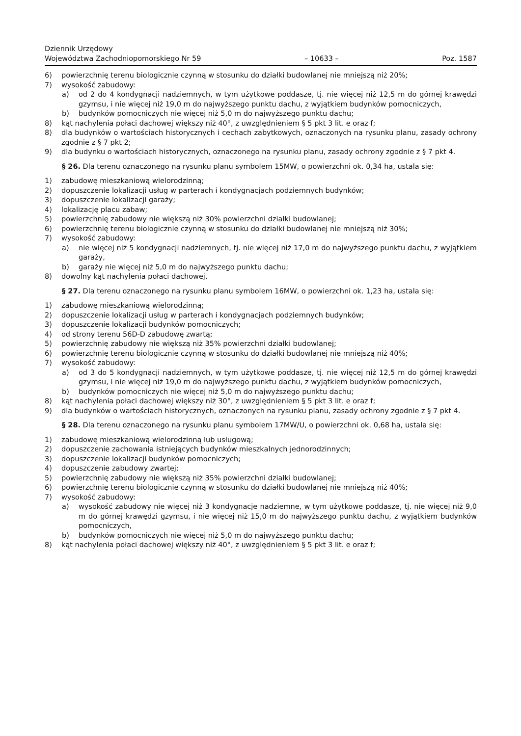Dziennik Urzędowy
Województwa Zachodniopomorskiego Nr 59
– 10633 –
Poz. 1587
6) powierzchnię terenu biologicznie czynną w stosunku do działki budowlanej nie mniejszą niż 20%;
7) wysokość zabudowy:
a) od 2 do 4 kondygnacji nadziemnych, w tym użytkowe poddasze, tj. nie więcej niż 12,5 m do górnej krawędzi gzymsu, i nie więcej niż 19,0 m do najwyższego punktu dachu, z wyjątkiem budynków pomocniczych,
b) budynków pomocniczych nie więcej niż 5,0 m do najwyższego punktu dachu;
8) kąt nachylenia połaci dachowej większy niż 40°, z uwzględnieniem § 5 pkt 3 lit. e oraz f;
8) dla budynków o wartościach historycznych i cechach zabytkowych, oznaczonych na rysunku planu, zasady ochrony zgodnie z § 7 pkt 2;
9) dla budynku o wartościach historycznych, oznaczonego na rysunku planu, zasady ochrony zgodnie z § 7 pkt 4.
§ 26. Dla terenu oznaczonego na rysunku planu symbolem 15MW, o powierzchni ok. 0,34 ha, ustala się:
1) zabudowę mieszkaniową wielorodzinną;
2) dopuszczenie lokalizacji usług w parterach i kondygnacjach podziemnych budynków;
3) dopuszczenie lokalizacji garaży;
4) lokalizację placu zabaw;
5) powierzchnię zabudowy nie większą niż 30% powierzchni działki budowlanej;
6) powierzchnię terenu biologicznie czynną w stosunku do działki budowlanej nie mniejszą niż 30%;
7) wysokość zabudowy:
a) nie więcej niż 5 kondygnacji nadziemnych, tj. nie więcej niż 17,0 m do najwyższego punktu dachu, z wyjątkiem garaży,
b) garaży nie więcej niż 5,0 m do najwyższego punktu dachu;
8) dowolny kąt nachylenia połaci dachowej.
§ 27. Dla terenu oznaczonego na rysunku planu symbolem 16MW, o powierzchni ok. 1,23 ha, ustala się:
1) zabudowę mieszkaniową wielorodzinną;
2) dopuszczenie lokalizacji usług w parterach i kondygnacjach podziemnych budynków;
3) dopuszczenie lokalizacji budynków pomocniczych;
4) od strony terenu 56D-D zabudowę zwartą;
5) powierzchnię zabudowy nie większą niż 35% powierzchni działki budowlanej;
6) powierzchnię terenu biologicznie czynną w stosunku do działki budowlanej nie mniejszą niż 40%;
7) wysokość zabudowy:
a) od 3 do 5 kondygnacji nadziemnych, w tym użytkowe poddasze, tj. nie więcej niż 12,5 m do górnej krawędzi gzymsu, i nie więcej niż 19,0 m do najwyższego punktu dachu, z wyjątkiem budynków pomocniczych,
b) budynków pomocniczych nie więcej niż 5,0 m do najwyższego punktu dachu;
8) kąt nachylenia połaci dachowej większy niż 30°, z uwzględnieniem § 5 pkt 3 lit. e oraz f;
9) dla budynków o wartościach historycznych, oznaczonych na rysunku planu, zasady ochrony zgodnie z § 7 pkt 4.
§ 28. Dla terenu oznaczonego na rysunku planu symbolem 17MW/U, o powierzchni ok. 0,68 ha, ustala się:
1) zabudowę mieszkaniową wielorodzinną lub usługową;
2) dopuszczenie zachowania istniejących budynków mieszkalnych jednorodzinnych;
3) dopuszczenie lokalizacji budynków pomocniczych;
4) dopuszczenie zabudowy zwartej;
5) powierzchnię zabudowy nie większą niż 35% powierzchni działki budowlanej;
6) powierzchnię terenu biologicznie czynną w stosunku do działki budowlanej nie mniejszą niż 40%;
7) wysokość zabudowy:
a) wysokość zabudowy nie więcej niż 3 kondygnacje nadziemne, w tym użytkowe poddasze, tj. nie więcej niż 9,0 m do górnej krawędzi gzymsu, i nie więcej niż 15,0 m do najwyższego punktu dachu, z wyjątkiem budynków pomocniczych,
b) budynków pomocniczych nie więcej niż 5,0 m do najwyższego punktu dachu;
8) kąt nachylenia połaci dachowej większy niż 40°, z uwzględnieniem § 5 pkt 3 lit. e oraz f;